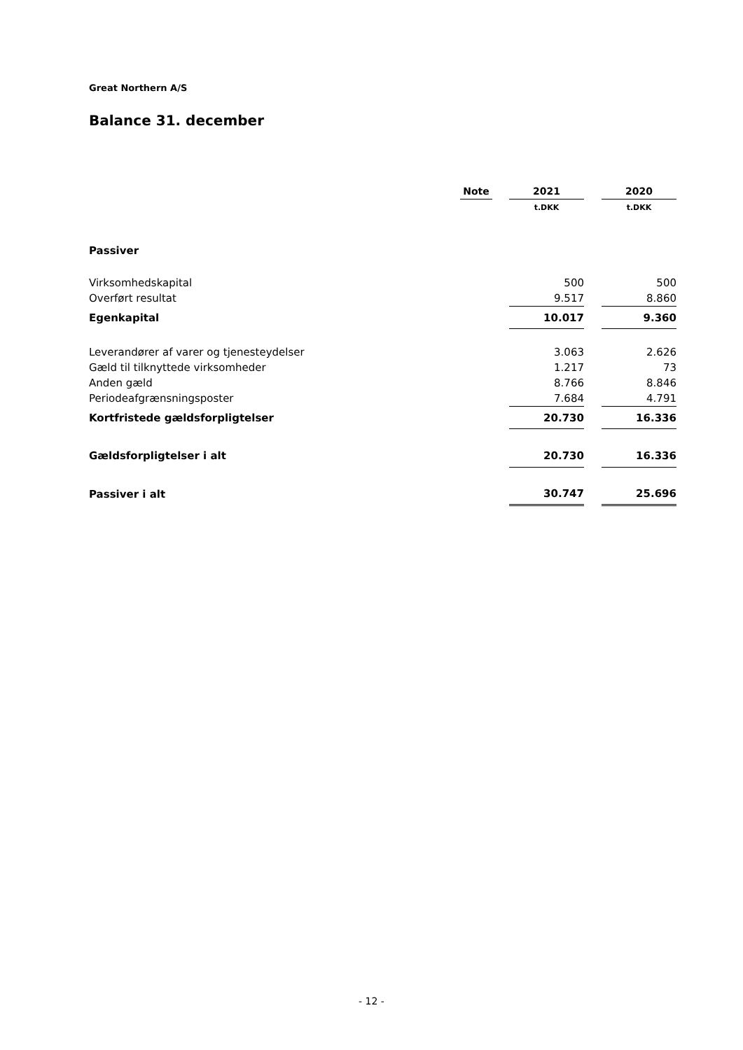Great Northern A/S
Balance 31. december
| | Note | | 2021 | | 2020 |
| --- | --- | --- | --- | --- | --- |
| | | | t.DKK | | t.DKK |
| Passiver | | | | | |
| Virksomhedskapital | | | 500 | | 500 |
| Overført resultat | | | 9.517 | | 8.860 |
| Egenkapital | | | 10.017 | | 9.360 |
| Leverandører af varer og tjenesteydelser | | | 3.063 | | 2.626 |
| Gæld til tilknyttede virksomheder | | | 1.217 | | 73 |
| Anden gæld | | | 8.766 | | 8.846 |
| Periodeafgrænsningsposter | | | 7.684 | | 4.791 |
| Kortfristede gældsforpligtelser | | | 20.730 | | 16.336 |
| Gældsforpligtelser i alt | | | 20.730 | | 16.336 |
| Passiver i alt | | | 30.747 | | 25.696 |
- 12 -